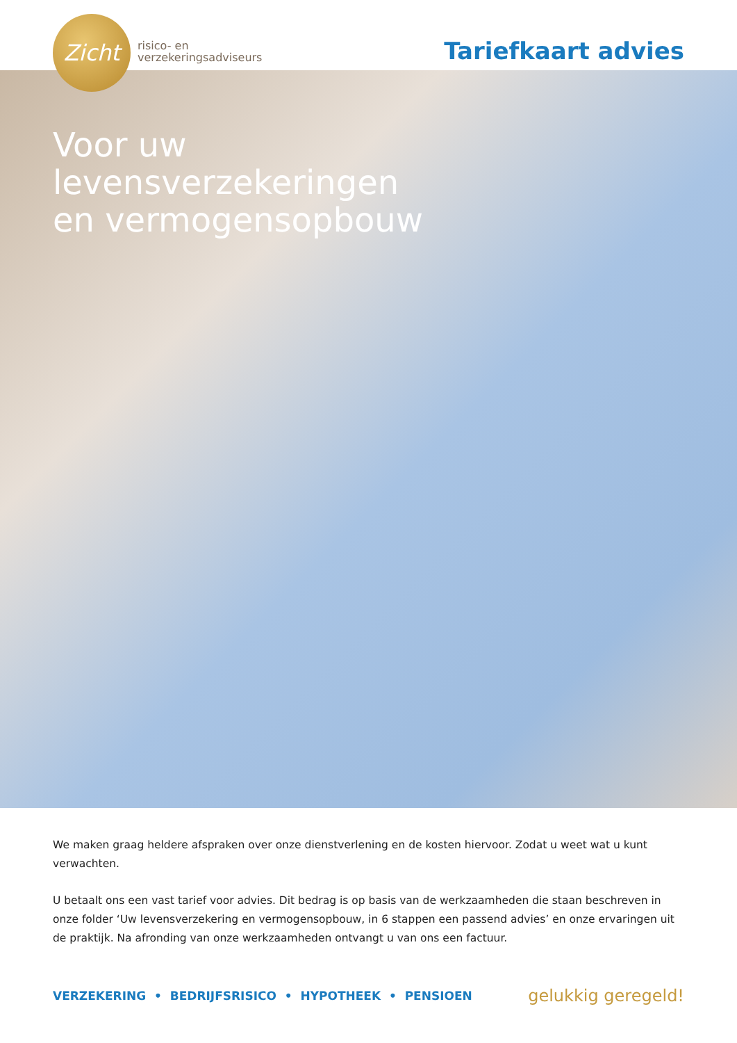Zicht
risico- en
verzekeringsadviseurs
Tariefkaart advies
Voor uw levensverzekeringen en vermogensopbouw
We maken graag heldere afspraken over onze dienstverlening en de kosten hiervoor. Zodat u weet wat u kunt verwachten.
U betaalt ons een vast tarief voor advies. Dit bedrag is op basis van de werkzaamheden die staan beschreven in onze folder ‘Uw levensverzekering en vermogensopbouw, in 6 stappen een passend advies’ en onze ervaringen uit de praktijk. Na afronding van onze werkzaamheden ontvangt u van ons een factuur.
VERZEKERING • BEDRIJFSRISICO • HYPOTHEEK • PENSIOEN
gelukkig geregeld!